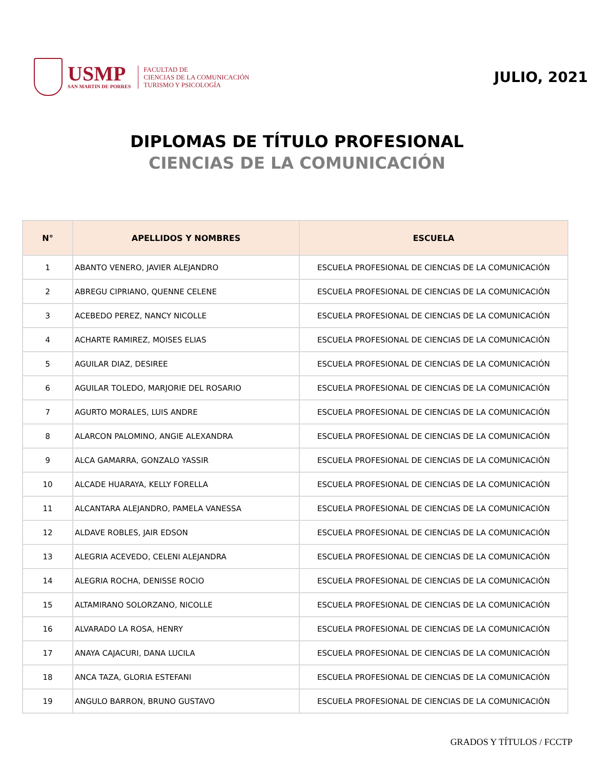USMP
SAN MARTIN DE PORRES
FACULTAD DE
CIENCIAS DE LA COMUNICACIÓN
TURISMO Y PSICOLOGÍA
JULIO, 2021
DIPLOMAS DE TÍTULO PROFESIONAL
CIENCIAS DE LA COMUNICACIÓN
| N° | APELLIDOS Y NOMBRES | ESCUELA |
| --- | --- | --- |
| 1 | ABANTO VENERO, JAVIER ALEJANDRO | ESCUELA PROFESIONAL DE CIENCIAS DE LA COMUNICACIÓN |
| 2 | ABREGU CIPRIANO, QUENNE CELENE | ESCUELA PROFESIONAL DE CIENCIAS DE LA COMUNICACIÓN |
| 3 | ACEBEDO PEREZ, NANCY NICOLLE | ESCUELA PROFESIONAL DE CIENCIAS DE LA COMUNICACIÓN |
| 4 | ACHARTE RAMIREZ, MOISES ELIAS | ESCUELA PROFESIONAL DE CIENCIAS DE LA COMUNICACIÓN |
| 5 | AGUILAR DIAZ, DESIREE | ESCUELA PROFESIONAL DE CIENCIAS DE LA COMUNICACIÓN |
| 6 | AGUILAR TOLEDO, MARJORIE DEL ROSARIO | ESCUELA PROFESIONAL DE CIENCIAS DE LA COMUNICACIÓN |
| 7 | AGURTO MORALES, LUIS ANDRE | ESCUELA PROFESIONAL DE CIENCIAS DE LA COMUNICACIÓN |
| 8 | ALARCON PALOMINO, ANGIE ALEXANDRA | ESCUELA PROFESIONAL DE CIENCIAS DE LA COMUNICACIÓN |
| 9 | ALCA GAMARRA, GONZALO YASSIR | ESCUELA PROFESIONAL DE CIENCIAS DE LA COMUNICACIÓN |
| 10 | ALCADE HUARAYA, KELLY FORELLA | ESCUELA PROFESIONAL DE CIENCIAS DE LA COMUNICACIÓN |
| 11 | ALCANTARA ALEJANDRO, PAMELA VANESSA | ESCUELA PROFESIONAL DE CIENCIAS DE LA COMUNICACIÓN |
| 12 | ALDAVE ROBLES, JAIR EDSON | ESCUELA PROFESIONAL DE CIENCIAS DE LA COMUNICACIÓN |
| 13 | ALEGRIA ACEVEDO, CELENI ALEJANDRA | ESCUELA PROFESIONAL DE CIENCIAS DE LA COMUNICACIÓN |
| 14 | ALEGRIA ROCHA, DENISSE ROCIO | ESCUELA PROFESIONAL DE CIENCIAS DE LA COMUNICACIÓN |
| 15 | ALTAMIRANO SOLORZANO, NICOLLE | ESCUELA PROFESIONAL DE CIENCIAS DE LA COMUNICACIÓN |
| 16 | ALVARADO LA ROSA, HENRY | ESCUELA PROFESIONAL DE CIENCIAS DE LA COMUNICACIÓN |
| 17 | ANAYA CAJACURI, DANA LUCILA | ESCUELA PROFESIONAL DE CIENCIAS DE LA COMUNICACIÓN |
| 18 | ANCA TAZA, GLORIA ESTEFANI | ESCUELA PROFESIONAL DE CIENCIAS DE LA COMUNICACIÓN |
| 19 | ANGULO BARRON, BRUNO GUSTAVO | ESCUELA PROFESIONAL DE CIENCIAS DE LA COMUNICACIÓN |
GRADOS Y TÍTULOS / FCCTP